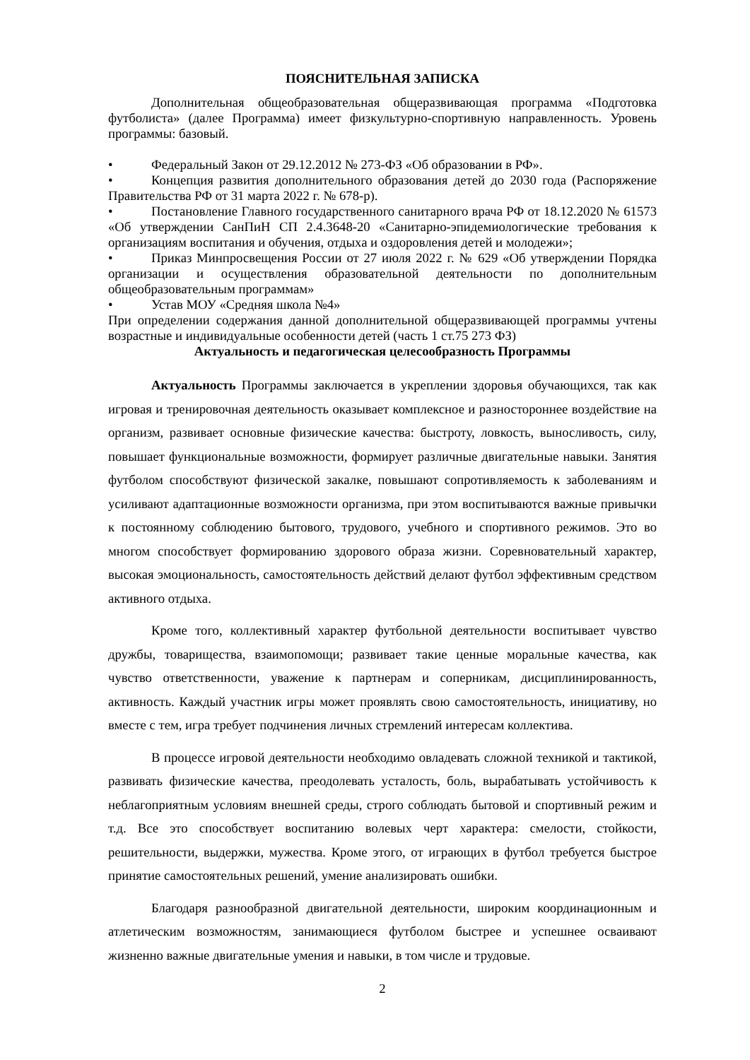ПОЯСНИТЕЛЬНАЯ ЗАПИСКА
Дополнительная общеобразовательная общеразвивающая программа «Подготовка футболиста» (далее Программа) имеет физкультурно-спортивную направленность. Уровень программы: базовый.
• Федеральный Закон от 29.12.2012 № 273-ФЗ «Об образовании в РФ».
• Концепция развития дополнительного образования детей до 2030 года (Распоряжение Правительства РФ от 31 марта 2022 г. № 678-р).
• Постановление Главного государственного санитарного врача РФ от 18.12.2020 № 61573 «Об утверждении СанПиН СП 2.4.3648-20 «Санитарно-эпидемиологические требования к организациям воспитания и обучения, отдыха и оздоровления детей и молодежи»;
• Приказ Минпросвещения России от 27 июля 2022 г. № 629 «Об утверждении Порядка организации и осуществления образовательной деятельности по дополнительным общеобразовательным программам»
• Устав МОУ «Средняя школа №4»
При определении содержания данной дополнительной общеразвивающей программы учтены возрастные и индивидуальные особенности детей (часть 1 ст.75 273 ФЗ)
Актуальность и педагогическая целесообразность Программы
Актуальность Программы заключается в укреплении здоровья обучающихся, так как игровая и тренировочная деятельность оказывает комплексное и разностороннее воздействие на организм, развивает основные физические качества: быстроту, ловкость, выносливость, силу, повышает функциональные возможности, формирует различные двигательные навыки. Занятия футболом способствуют физической закалке, повышают сопротивляемость к заболеваниям и усиливают адаптационные возможности организма, при этом воспитываются важные привычки к постоянному соблюдению бытового, трудового, учебного и спортивного режимов. Это во многом способствует формированию здорового образа жизни. Соревновательный характер, высокая эмоциональность, самостоятельность действий делают футбол эффективным средством активного отдыха.
Кроме того, коллективный характер футбольной деятельности воспитывает чувство дружбы, товарищества, взаимопомощи; развивает такие ценные моральные качества, как чувство ответственности, уважение к партнерам и соперникам, дисциплинированность, активность. Каждый участник игры может проявлять свою самостоятельность, инициативу, но вместе с тем, игра требует подчинения личных стремлений интересам коллектива.
В процессе игровой деятельности необходимо овладевать сложной техникой и тактикой, развивать физические качества, преодолевать усталость, боль, вырабатывать устойчивость к неблагоприятным условиям внешней среды, строго соблюдать бытовой и спортивный режим и т.д. Все это способствует воспитанию волевых черт характера: смелости, стойкости, решительности, выдержки, мужества. Кроме этого, от играющих в футбол требуется быстрое принятие самостоятельных решений, умение анализировать ошибки.
Благодаря разнообразной двигательной деятельности, широким координационным и атлетическим возможностям, занимающиеся футболом быстрее и успешнее осваивают жизненно важные двигательные умения и навыки, в том числе и трудовые.
2